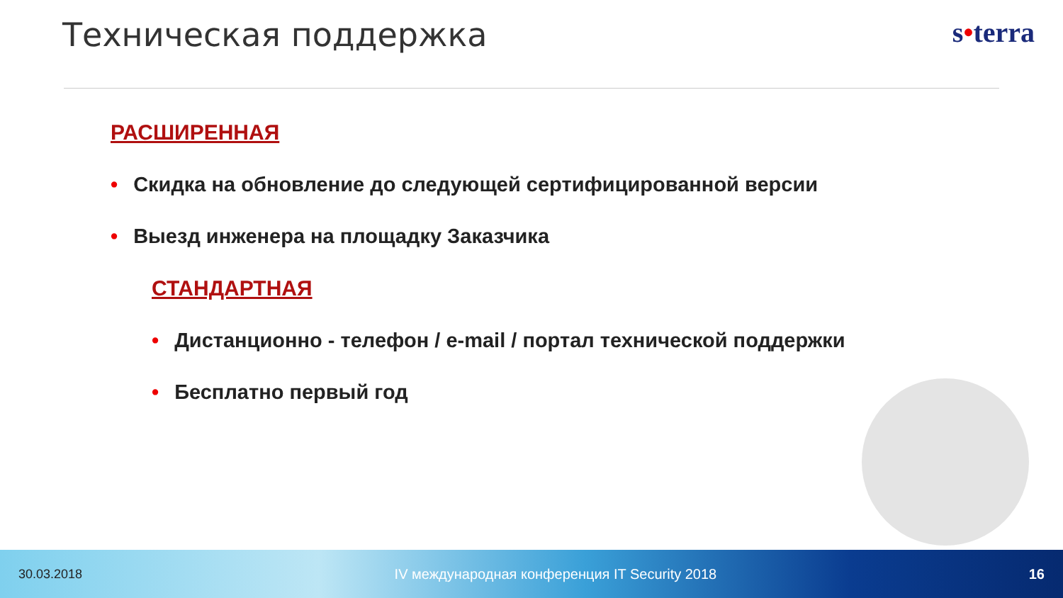Техническая поддержка
s•terra
РАСШИРЕННАЯ
• Скидка на обновление до следующей сертифицированной версии
• Выезд инженера на площадку Заказчика
СТАНДАРТНАЯ
• Дистанционно - телефон / e-mail / портал технической поддержки
• Бесплатно первый год
30.03.2018 IV международная конференция IT Security 2018 16